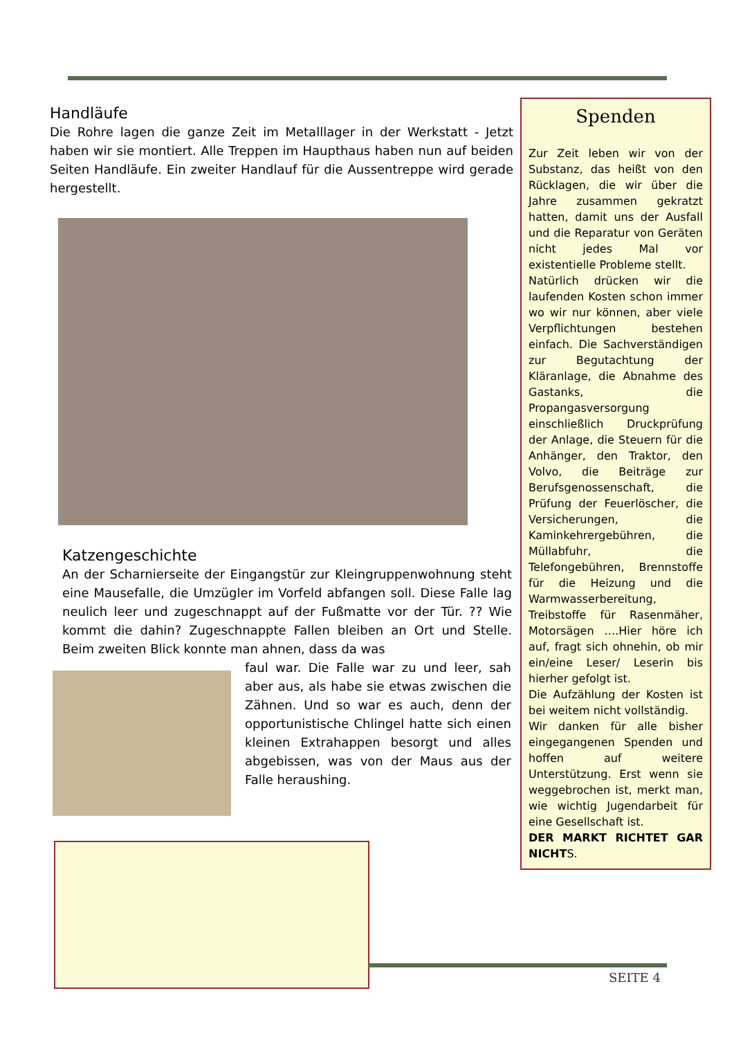Handläufe
Die Rohre lagen die ganze Zeit im Metalllager in der Werkstatt - Jetzt haben wir sie montiert. Alle Treppen im Haupthaus haben nun auf beiden Seiten Handläufe. Ein zweiter Handlauf für die Aussentreppe wird gerade hergestellt.
Katzengeschichte
An der Scharnierseite der Eingangstür zur Kleingruppenwohnung steht eine Mausefalle, die Umzügler im Vorfeld abfangen soll. Diese Falle lag neulich leer und zugeschnappt auf der Fußmatte vor der Tür. ?? Wie kommt die dahin? Zugeschnappte Fallen bleiben an Ort und Stelle. Beim zweiten Blick konnte man ahnen, dass da was
faul war. Die Falle war zu und leer, sah aber aus, als habe sie etwas zwischen die Zähnen. Und so war es auch, denn der opportunistische Chlingel hatte sich einen kleinen Extrahappen besorgt und alles abgebissen, was von der Maus aus der Falle heraushing.
Spenden
Zur Zeit leben wir von der Substanz, das heißt von den Rücklagen, die wir über die Jahre zusammen gekratzt hatten, damit uns der Ausfall und die Reparatur von Geräten nicht jedes Mal vor existentielle Probleme stellt.
Natürlich drücken wir die laufenden Kosten schon immer wo wir nur können, aber viele Verpflichtungen bestehen einfach. Die Sachverständigen zur Begutachtung der Kläranlage, die Abnahme des Gastanks, die Propangasversorgung einschließlich Druckprüfung der Anlage, die Steuern für die Anhänger, den Traktor, den Volvo, die Beiträge zur Berufsgenossenschaft, die Prüfung der Feuerlöscher, die Versicherungen, die Kaminkehrergebühren, die Müllabfuhr, die Telefongebühren, Brennstoffe für die Heizung und die Warmwasserbereitung, Treibstoffe für Rasenmäher, Motorsägen ….Hier höre ich auf, fragt sich ohnehin, ob mir ein/eine Leser/ Leserin bis hierher gefolgt ist.
Die Aufzählung der Kosten ist bei weitem nicht vollständig.
Wir danken für alle bisher eingegangenen Spenden und hoffen auf weitere Unterstützung. Erst wenn sie weggebrochen ist, merkt man, wie wichtig Jugendarbeit für eine Gesellschaft ist.
DER MARKT RICHTET GAR NICHTS.
SEITE 4